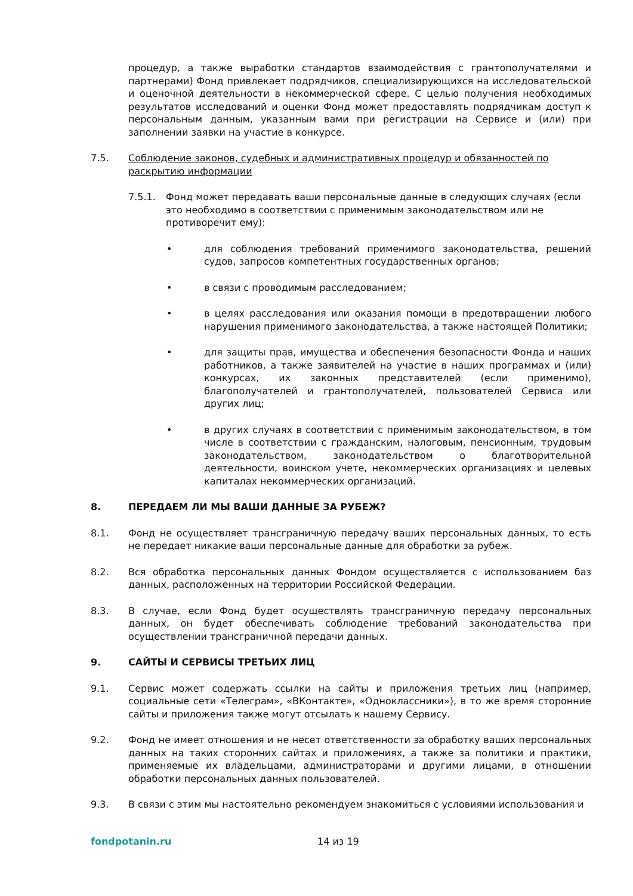процедур, а также выработки стандартов взаимодействия с грантополучателями и партнерами) Фонд привлекает подрядчиков, специализирующихся на исследовательской и оценочной деятельности в некоммерческой сфере. С целью получения необходимых результатов исследований и оценки Фонд может предоставлять подрядчикам доступ к персональным данным, указанным вами при регистрации на Сервисе и (или) при заполнении заявки на участие в конкурсе.
7.5. Соблюдение законов, судебных и административных процедур и обязанностей по раскрытию информации
7.5.1. Фонд может передавать ваши персональные данные в следующих случаях (если это необходимо в соответствии с применимым законодательством или не противоречит ему):
• для соблюдения требований применимого законодательства, решений судов, запросов компетентных государственных органов;
• в связи с проводимым расследованием;
• в целях расследования или оказания помощи в предотвращении любого нарушения применимого законодательства, а также настоящей Политики;
• для защиты прав, имущества и обеспечения безопасности Фонда и наших работников, а также заявителей на участие в наших программах и (или) конкурсах, их законных представителей (если применимо), благополучателей и грантополучателей, пользователей Сервиса или других лиц;
• в других случаях в соответствии с применимым законодательством, в том числе в соответствии с гражданским, налоговым, пенсионным, трудовым законодательством, законодательством о благотворительной деятельности, воинском учете, некоммерческих организациях и целевых капиталах некоммерческих организаций.
8. ПЕРЕДАЕМ ЛИ МЫ ВАШИ ДАННЫЕ ЗА РУБЕЖ?
8.1. Фонд не осуществляет трансграничную передачу ваших персональных данных, то есть не передает никакие ваши персональные данные для обработки за рубеж.
8.2. Вся обработка персональных данных Фондом осуществляется с использованием баз данных, расположенных на территории Российской Федерации.
8.3. В случае, если Фонд будет осуществлять трансграничную передачу персональных данных, он будет обеспечивать соблюдение требований законодательства при осуществлении трансграничной передачи данных.
9. САЙТЫ И СЕРВИСЫ ТРЕТЬИХ ЛИЦ
9.1. Сервис может содержать ссылки на сайты и приложения третьих лиц (например, социальные сети «Телеграм», «ВКонтакте», «Одноклассники»), в то же время сторонние сайты и приложения также могут отсылать к нашему Сервису.
9.2. Фонд не имеет отношения и не несет ответственности за обработку ваших персональных данных на таких сторонних сайтах и приложениях, а также за политики и практики, применяемые их владельцами, администраторами и другими лицами, в отношении обработки персональных данных пользователей.
9.3. В связи с этим мы настоятельно рекомендуем знакомиться с условиями использования и
fondpotanin.ru 14 из 19